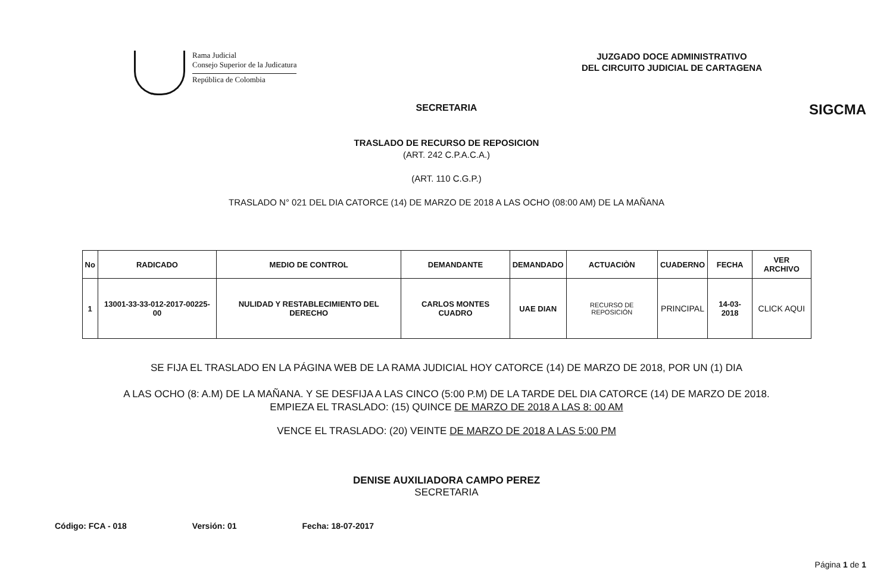Rama Judicial
Consejo Superior de la Judicatura
República de Colombia
JUZGADO DOCE ADMINISTRATIVO
DEL CIRCUITO JUDICIAL DE CARTAGENA
SIGCMA
SECRETARIA
TRASLADO DE RECURSO DE REPOSICION
(ART. 242 C.P.A.C.A.)
(ART. 110 C.G.P.)
TRASLADO N° 021 DEL DIA CATORCE (14) DE MARZO DE 2018 A LAS OCHO (08:00 AM) DE LA MAÑANA
| No | RADICADO | MEDIO DE CONTROL | DEMANDANTE | DEMANDADO | ACTUACIÒN | CUADERNO | FECHA | VER ARCHIVO |
| --- | --- | --- | --- | --- | --- | --- | --- | --- |
| 1 | 13001-33-33-012-2017-00225-00 | NULIDAD Y RESTABLECIMIENTO DEL DERECHO | CARLOS MONTES CUADRO | UAE DIAN | RECURSO DE REPOSICIÓN | PRINCIPAL | 14-03-2018 | CLICK AQUI |
SE FIJA EL TRASLADO EN LA PÁGINA WEB DE LA RAMA JUDICIAL HOY CATORCE (14) DE MARZO DE 2018, POR UN (1) DIA
A LAS OCHO (8: A.M) DE LA MAÑANA. Y SE DESFIJA A LAS CINCO (5:00 P.M) DE LA TARDE DEL DIA CATORCE (14) DE MARZO DE 2018.
EMPIEZA EL TRASLADO: (15) QUINCE DE MARZO DE 2018 A LAS 8: 00 AM
VENCE EL TRASLADO: (20) VEINTE DE MARZO DE 2018 A LAS 5:00 PM
DENISE AUXILIADORA CAMPO PEREZ
SECRETARIA
Código: FCA - 018 Versión: 01 Fecha: 18-07-2017
Página 1 de 1